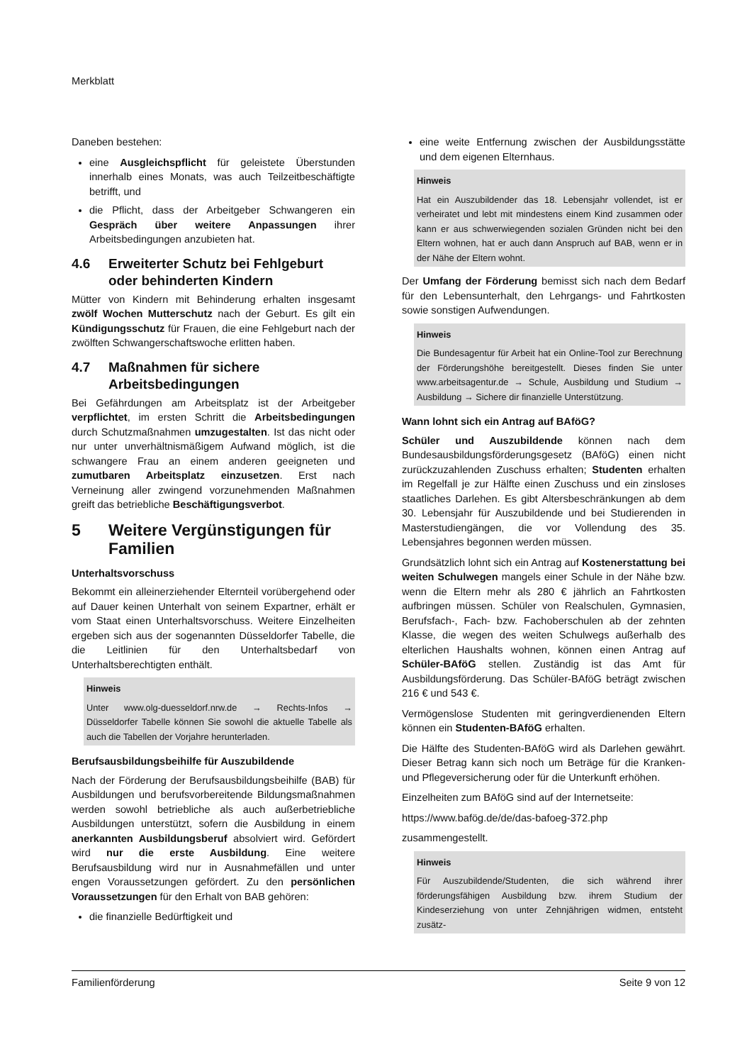Merkblatt
Daneben bestehen:
eine Ausgleichspflicht für geleistete Überstunden innerhalb eines Monats, was auch Teilzeitbeschäftigte betrifft, und
die Pflicht, dass der Arbeitgeber Schwangeren ein Gespräch über weitere Anpassungen ihrer Arbeitsbedingungen anzubieten hat.
4.6 Erweiterter Schutz bei Fehlgeburt oder behinderten Kindern
Mütter von Kindern mit Behinderung erhalten insgesamt zwölf Wochen Mutterschutz nach der Geburt. Es gilt ein Kündigungsschutz für Frauen, die eine Fehlgeburt nach der zwölften Schwangerschaftswoche erlitten haben.
4.7 Maßnahmen für sichere Arbeitsbedingungen
Bei Gefährdungen am Arbeitsplatz ist der Arbeitgeber verpflichtet, im ersten Schritt die Arbeitsbedingungen durch Schutzmaßnahmen umzugestalten. Ist das nicht oder nur unter unverhältnismäßigem Aufwand möglich, ist die schwangere Frau an einem anderen geeigneten und zumutbaren Arbeitsplatz einzusetzen. Erst nach Verneinung aller zwingend vorzunehmenden Maßnahmen greift das betriebliche Beschäftigungsverbot.
5 Weitere Vergünstigungen für Familien
Unterhaltsvorschuss
Bekommt ein alleinerziehender Elternteil vorübergehend oder auf Dauer keinen Unterhalt von seinem Expartner, erhält er vom Staat einen Unterhaltsvorschuss. Weitere Einzelheiten ergeben sich aus der sogenannten Düsseldorfer Tabelle, die die Leitlinien für den Unterhaltsbedarf von Unterhaltsberechtigten enthält.
Hinweis
Unter www.olg-duesseldorf.nrw.de → Rechts-Infos → Düsseldorfer Tabelle können Sie sowohl die aktuelle Tabelle als auch die Tabellen der Vorjahre herunterladen.
Berufsausbildungsbeihilfe für Auszubildende
Nach der Förderung der Berufsausbildungsbeihilfe (BAB) für Ausbildungen und berufsvorbereitende Bildungsmaßnahmen werden sowohl betriebliche als auch außerbetriebliche Ausbildungen unterstützt, sofern die Ausbildung in einem anerkannten Ausbildungsberuf absolviert wird. Gefördert wird nur die erste Ausbildung. Eine weitere Berufsausbildung wird nur in Ausnahmefällen und unter engen Voraussetzungen gefördert. Zu den persönlichen Voraussetzungen für den Erhalt von BAB gehören:
die finanzielle Bedürftigkeit und
eine weite Entfernung zwischen der Ausbildungsstätte und dem eigenen Elternhaus.
Hinweis
Hat ein Auszubildender das 18. Lebensjahr vollendet, ist er verheiratet und lebt mit mindestens einem Kind zusammen oder kann er aus schwerwiegenden sozialen Gründen nicht bei den Eltern wohnen, hat er auch dann Anspruch auf BAB, wenn er in der Nähe der Eltern wohnt.
Der Umfang der Förderung bemisst sich nach dem Bedarf für den Lebensunterhalt, den Lehrgangs- und Fahrtkosten sowie sonstigen Aufwendungen.
Hinweis
Die Bundesagentur für Arbeit hat ein Online-Tool zur Berechnung der Förderungshöhe bereitgestellt. Dieses finden Sie unter www.arbeitsagentur.de → Schule, Ausbildung und Studium → Ausbildung → Sichere dir finanzielle Unterstützung.
Wann lohnt sich ein Antrag auf BAföG?
Schüler und Auszubildende können nach dem Bundesausbildungsförderungsgesetz (BAföG) einen nicht zurückzuzahlenden Zuschuss erhalten; Studenten erhalten im Regelfall je zur Hälfte einen Zuschuss und ein zinsloses staatliches Darlehen. Es gibt Altersbeschränkungen ab dem 30. Lebensjahr für Auszubildende und bei Studierenden in Masterstudiengängen, die vor Vollendung des 35. Lebensjahres begonnen werden müssen.
Grundsätzlich lohnt sich ein Antrag auf Kostenerstattung bei weiten Schulwegen mangels einer Schule in der Nähe bzw. wenn die Eltern mehr als 280 € jährlich an Fahrtkosten aufbringen müssen. Schüler von Realschulen, Gymnasien, Berufsfach-, Fach- bzw. Fachoberschulen ab der zehnten Klasse, die wegen des weiten Schulwegs außerhalb des elterlichen Haushalts wohnen, können einen Antrag auf Schüler-BAföG stellen. Zuständig ist das Amt für Ausbildungsförderung. Das Schüler-BAföG beträgt zwischen 216 € und 543 €.
Vermögenslose Studenten mit geringverdienenden Eltern können ein Studenten-BAföG erhalten.
Die Hälfte des Studenten-BAföG wird als Darlehen gewährt. Dieser Betrag kann sich noch um Beträge für die Kranken- und Pflegeversicherung oder für die Unterkunft erhöhen.
Einzelheiten zum BAföG sind auf der Internetseite:
https://www.bafög.de/de/das-bafoeg-372.php
zusammengestellt.
Hinweis
Für Auszubildende/Studenten, die sich während ihrer förderungsfähigen Ausbildung bzw. ihrem Studium der Kindeserziehung von unter Zehnjährigen widmen, entsteht zusätz-
Familienförderung Seite 9 von 12